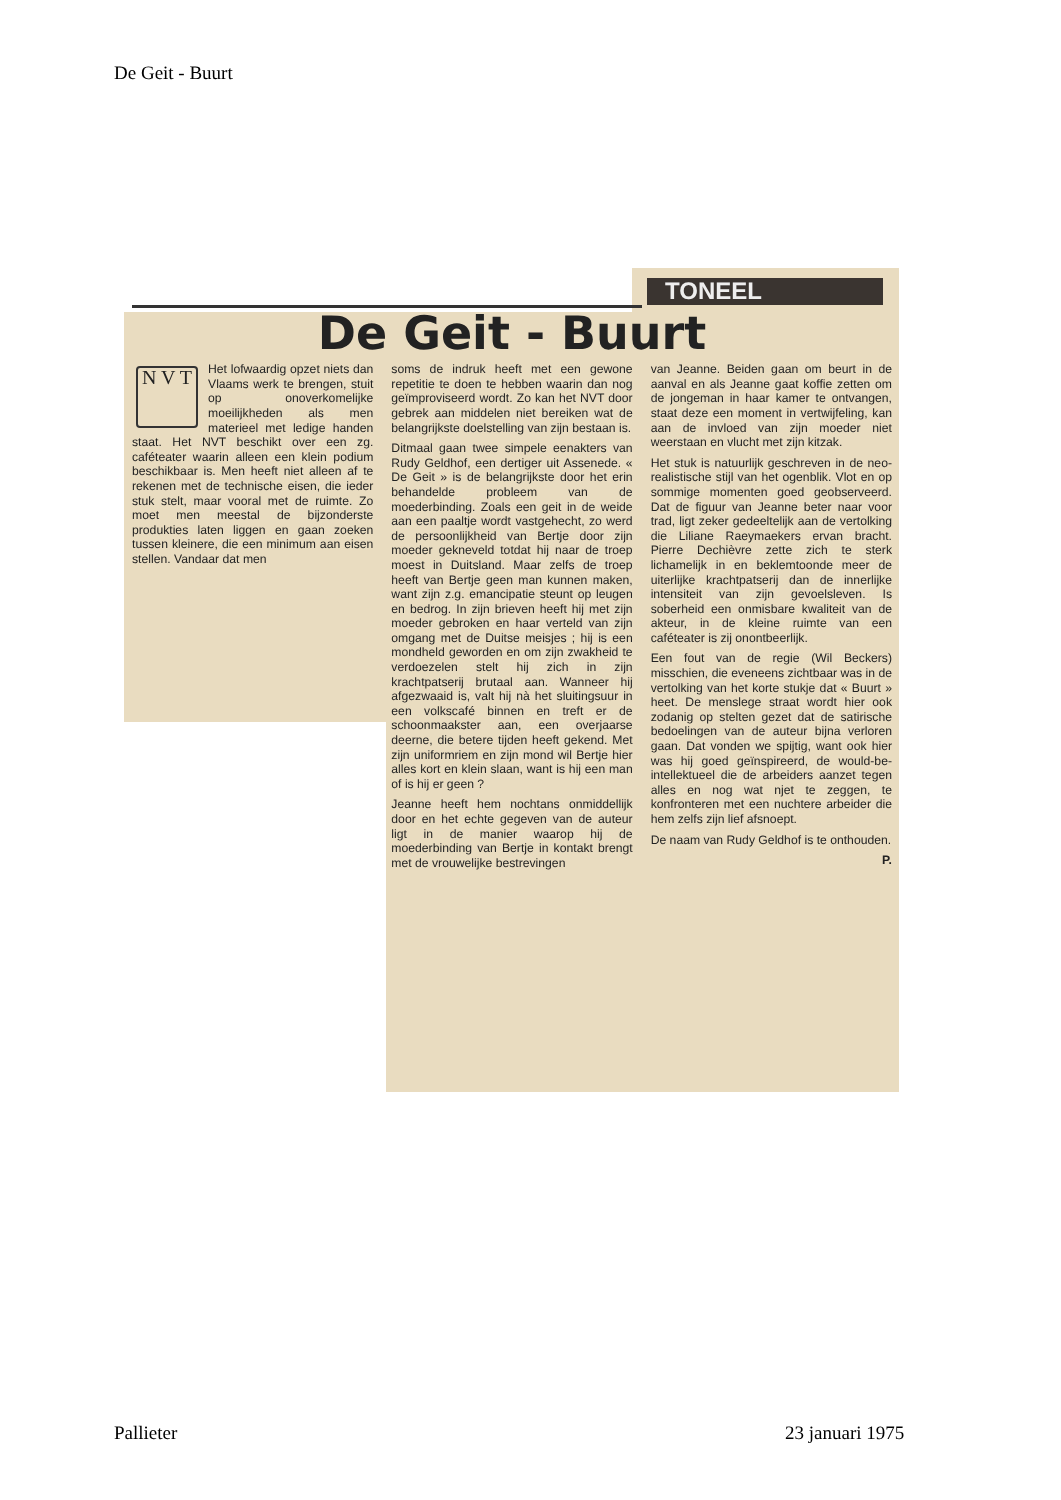De Geit - Buurt
TONEEL
De Geit - Buurt
N V T
Het lofwaardig opzet niets dan Vlaams werk te brengen, stuit op onoverkomelijke moeilijkheden als men materieel met ledige handen staat. Het NVT beschikt over een zg. caféteater waarin alleen een klein podium beschikbaar is. Men heeft niet alleen af te rekenen met de technische eisen, die ieder stuk stelt, maar vooral met de ruimte. Zo moet men meestal de bijzonderste produkties laten liggen en gaan zoeken tussen kleinere, die een minimum aan eisen stellen. Vandaar dat men
soms de indruk heeft met een gewone repetitie te doen te hebben waarin dan nog geïmproviseerd wordt. Zo kan het NVT door gebrek aan middelen niet bereiken wat de belangrijkste doelstelling van zijn bestaan is.
Ditmaal gaan twee simpele eenakters van Rudy Geldhof, een dertiger uit Assenede. « De Geit » is de belangrijkste door het erin behandelde probleem van de moederbinding. Zoals een geit in de weide aan een paaltje wordt vastgehecht, zo werd de persoonlijkheid van Bertje door zijn moeder gekneveld totdat hij naar de troep moest in Duitsland. Maar zelfs de troep heeft van Bertje geen man kunnen maken, want zijn z.g. emancipatie steunt op leugen en bedrog. In zijn brieven heeft hij met zijn moeder gebroken en haar verteld van zijn omgang met de Duitse meisjes ; hij is een mondheld geworden en om zijn zwakheid te verdoezelen stelt hij zich in zijn krachtpatserij brutaal aan. Wanneer hij afgezwaaid is, valt hij nà het sluitingsuur in een volkscafé binnen en treft er de schoonmaakster aan, een overjaarse deerne, die betere tijden heeft gekend. Met zijn uniformriem en zijn mond wil Bertje hier alles kort en klein slaan, want is hij een man of is hij er geen ?
Jeanne heeft hem nochtans onmiddellijk door en het echte gegeven van de auteur ligt in de manier waarop hij de moederbinding van Bertje in kontakt brengt met de vrouwelijke bestrevingen
van Jeanne. Beiden gaan om beurt in de aanval en als Jeanne gaat koffie zetten om de jongeman in haar kamer te ontvangen, staat deze een moment in vertwijfeling, kan aan de invloed van zijn moeder niet weerstaan en vlucht met zijn kitzak.
Het stuk is natuurlijk geschreven in de neo-realistische stijl van het ogenblik. Vlot en op sommige momenten goed geobserveerd. Dat de figuur van Jeanne beter naar voor trad, ligt zeker gedeeltelijk aan de vertolking die Liliane Raeymaekers ervan bracht. Pierre Dechièvre zette zich te sterk lichamelijk in en beklemtoonde meer de uiterlijke krachtpatserij dan de innerlijke intensiteit van zijn gevoelsleven. Is soberheid een onmisbare kwaliteit van de akteur, in de kleine ruimte van een caféteater is zij onontbeerlijk.
Een fout van de regie (Wil Beckers) misschien, die eveneens zichtbaar was in de vertolking van het korte stukje dat « Buurt » heet. De menslege straat wordt hier ook zodanig op stelten gezet dat de satirische bedoelingen van de auteur bijna verloren gaan. Dat vonden we spijtig, want ook hier was hij goed geïnspireerd, de would-be-intellektueel die de arbeiders aanzet tegen alles en nog wat njet te zeggen, te konfronteren met een nuchtere arbeider die hem zelfs zijn lief afsnoept.
De naam van Rudy Geldhof is te onthouden.
P.
Pallieter 23 januari 1975